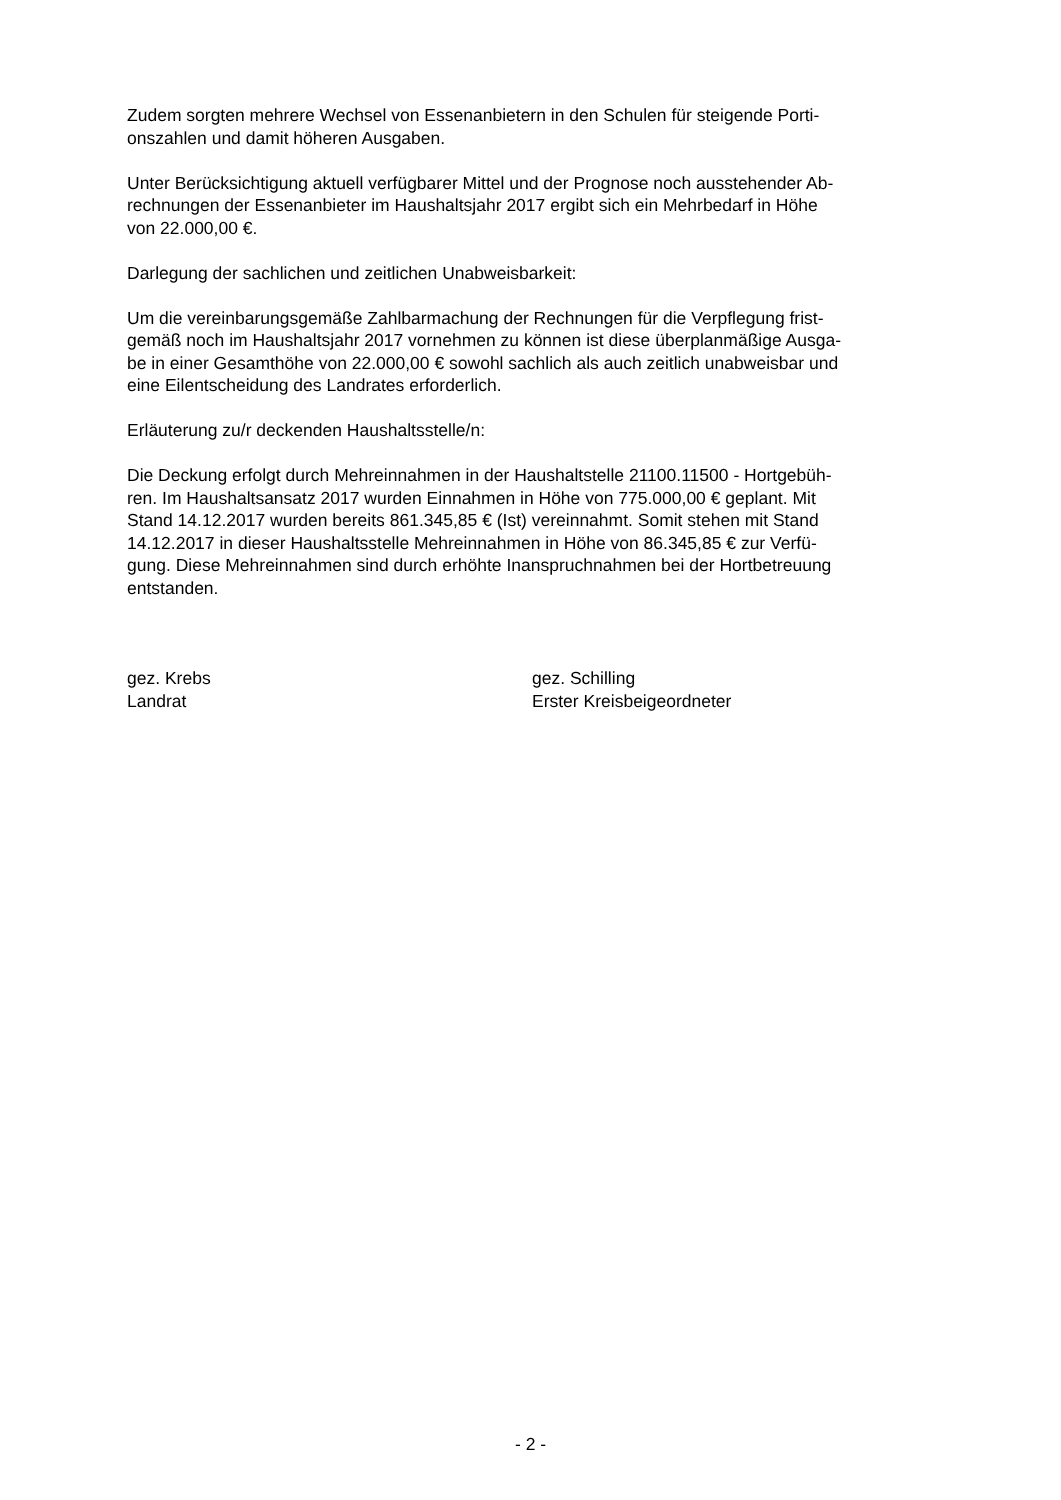Zudem sorgten mehrere Wechsel von Essenanbietern in den Schulen für steigende Porti-
onszahlen und damit höheren Ausgaben.
Unter Berücksichtigung aktuell verfügbarer Mittel und der Prognose noch ausstehender Ab-
rechnungen der Essenanbieter im Haushaltsjahr 2017 ergibt sich ein Mehrbedarf in Höhe
von 22.000,00 €.
Darlegung der sachlichen und zeitlichen Unabweisbarkeit:
Um die vereinbarungsgemäße Zahlbarmachung der Rechnungen für die Verpflegung frist-
gemäß noch im Haushaltsjahr 2017 vornehmen zu können ist diese überplanmäßige Ausga-
be in einer Gesamthöhe von 22.000,00 € sowohl sachlich als auch zeitlich unabweisbar und
eine Eilentscheidung des Landrates erforderlich.
Erläuterung zu/r deckenden Haushaltsstelle/n:
Die Deckung erfolgt durch Mehreinnahmen in der Haushaltstelle 21100.11500 - Hortgebüh-
ren. Im Haushaltsansatz 2017 wurden Einnahmen in Höhe von 775.000,00 € geplant. Mit
Stand 14.12.2017 wurden bereits 861.345,85 € (Ist) vereinnahmt. Somit stehen mit Stand
14.12.2017 in dieser Haushaltsstelle Mehreinnahmen in Höhe von 86.345,85 € zur Verfü-
gung. Diese Mehreinnahmen sind durch erhöhte Inanspruchnahmen bei der Hortbetreuung
entstanden.
gez. Krebs
Landrat
gez. Schilling
Erster Kreisbeigeordneter
- 2 -